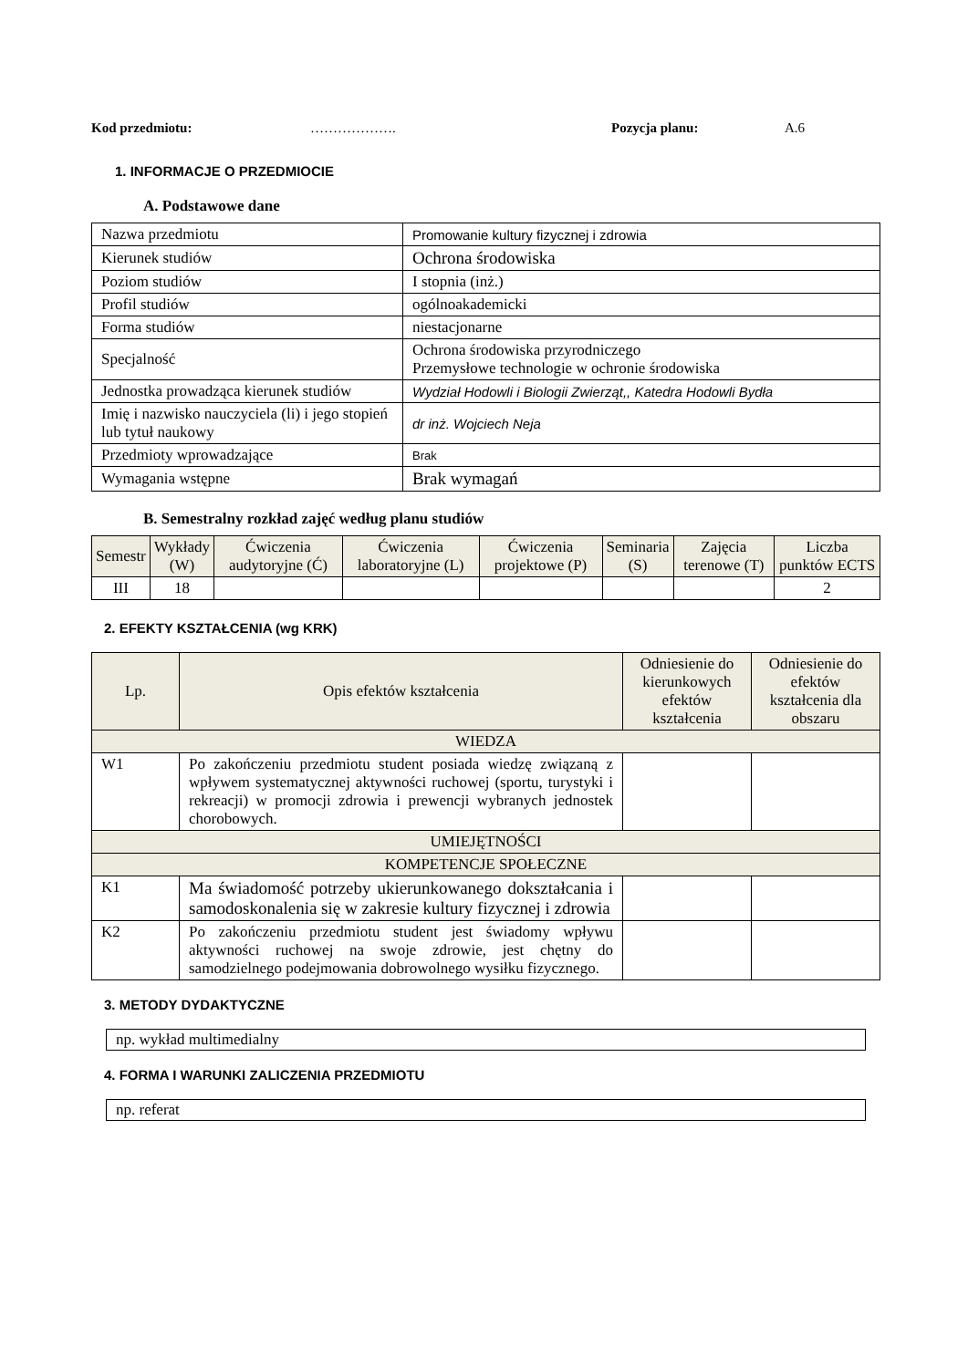Kod przedmiotu: ………………. Pozycja planu: A.6
1. INFORMACJE O PRZEDMIOCIE
A. Podstawowe dane
| Nazwa przedmiotu | Promowanie kultury fizycznej i zdrowia |
| Kierunek studiów | Ochrona środowiska |
| Poziom studiów | I stopnia (inż.) |
| Profil studiów | ogólnoakademicki |
| Forma studiów | niestacjonarne |
| Specjalność | Ochrona środowiska przyrodniczego Przemysłowe technologie w ochronie środowiska |
| Jednostka prowadząca kierunek studiów | Wydział Hodowli i Biologii Zwierząt,, Katedra Hodowli Bydła |
| Imię i nazwisko nauczyciela (li) i jego stopień lub tytuł naukowy | dr inż. Wojciech Neja |
| Przedmioty wprowadzające | Brak |
| Wymagania wstępne | Brak wymagań |
B. Semestralny rozkład zajęć według planu studiów
| Semestr | Wykłady (W) | Ćwiczenia audytoryjne (Ć) | Ćwiczenia laboratoryjne (L) | Ćwiczenia projektowe (P) | Seminaria (S) | Zajęcia terenowe (T) | Liczba punktów ECTS |
| --- | --- | --- | --- | --- | --- | --- | --- |
| III | 18 | | | | | | 2 |
2. EFEKTY KSZTAŁCENIA (wg KRK)
| Lp. | Opis efektów kształcenia | Odniesienie do kierunkowych efektów kształcenia | Odniesienie do efektów kształcenia dla obszaru |
| --- | --- | --- | --- |
| WIEDZA | | | |
| W1 | Po zakończeniu przedmiotu student posiada wiedzę związaną z wpływem systematycznej aktywności ruchowej (sportu, turystyki i rekreacji) w promocji zdrowia i prewencji wybranych jednostek chorobowych. | | |
| UMIEJĘTNOŚCI | | | |
| KOMPETENCJE SPOŁECZNE | | | |
| K1 | Ma świadomość potrzeby ukierunkowanego dokształcania i samodoskonalenia się w zakresie kultury fizycznej i zdrowia | | |
| K2 | Po zakończeniu przedmiotu student jest świadomy wpływu aktywności ruchowej na swoje zdrowie, jest chętny do samodzielnego podejmowania dobrowolnego wysiłku fizycznego. | | |
3. METODY DYDAKTYCZNE
np. wykład multimedialny
4. FORMA I WARUNKI ZALICZENIA PRZEDMIOTU
np. referat